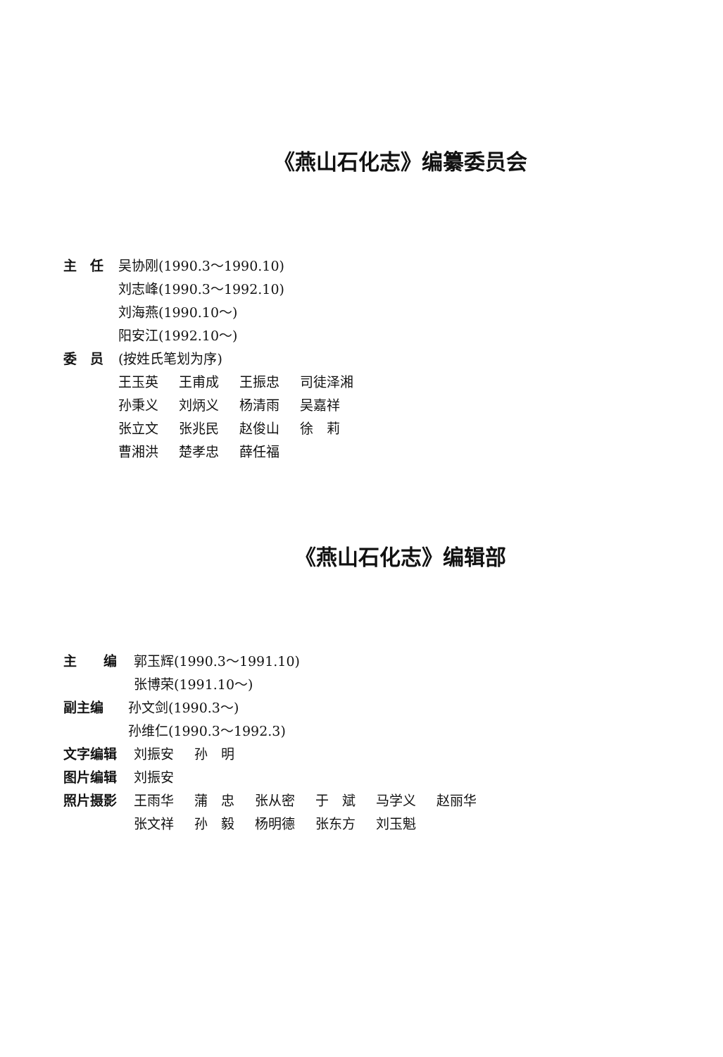《燕山石化志》编纂委员会
主　任 吴协刚(1990.3～1990.10)
刘志峰(1990.3～1992.10)
刘海燕(1990.10～)
阳安江(1992.10～)
委　员 (按姓氏笔划为序)
王玉英 王甫成 王振忠 司徒泽湘
孙秉义 刘炳义 杨清雨 吴嘉祥
张立文 张兆民 赵俊山 徐　莉
曹湘洪 楚孝忠 薛任福
《燕山石化志》编辑部
主　　编 郭玉辉(1990.3～1991.10)
张博荣(1991.10～)
副主编 孙文剑(1990.3～)
孙维仁(1990.3～1992.3)
文字编辑 刘振安 孙　明
图片编辑 刘振安
照片摄影
王雨华 蒲　忠 张从密 于　斌 马学义 赵丽华
张文祥 孙　毅 杨明德 张东方 刘玉魁